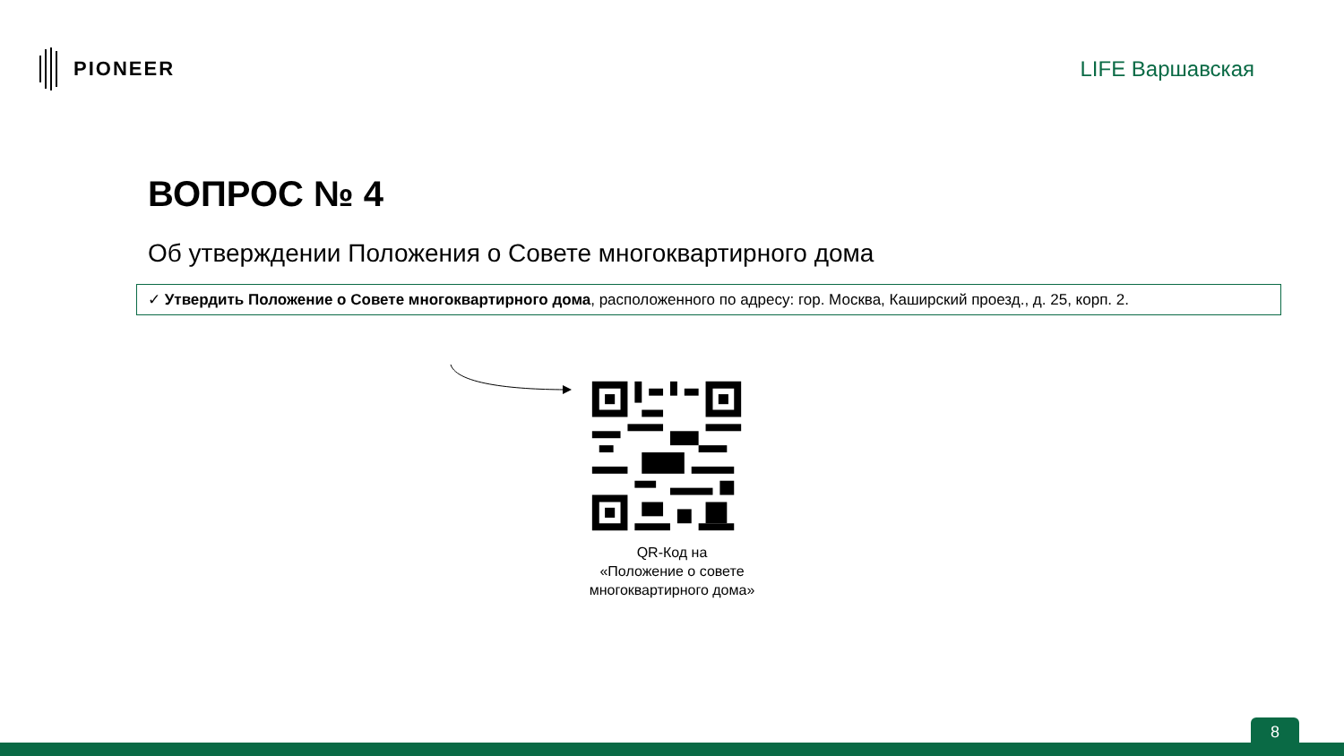PIONEER LIFE Варшавская
ВОПРОС № 4
Об утверждении Положения о Совете многоквартирного дома
✓ Утвердить Положение о Совете многоквартирного дома, расположенного по адресу: гор. Москва, Каширский проезд., д. 25, корп. 2.
QR-Код на
«Положение о совете многоквартирного дома»
8